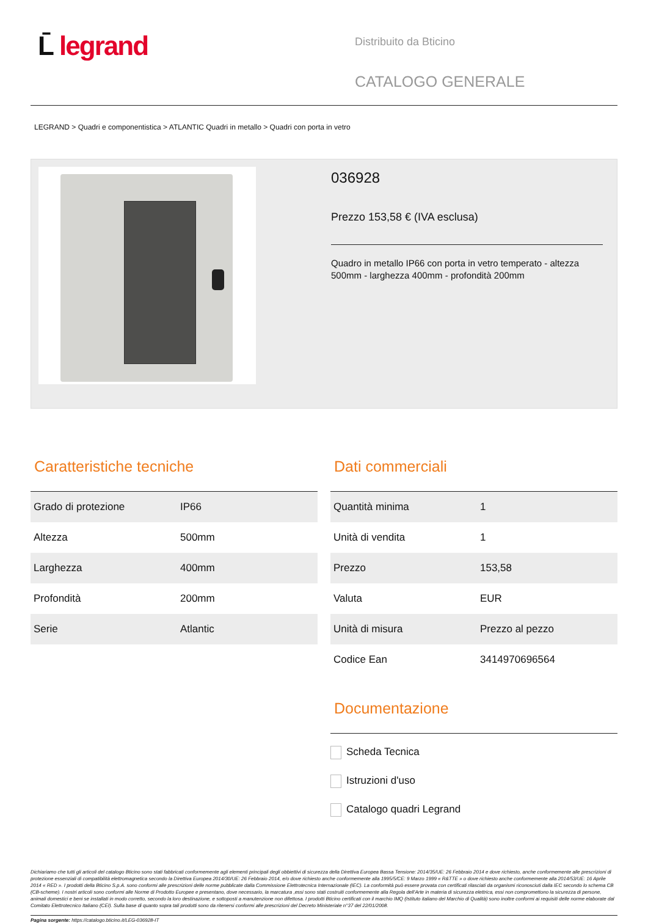L̄ legrand
Distribuito da Bticino
CATALOGO GENERALE
LEGRAND > Quadri e componentistica > ATLANTIC Quadri in metallo > Quadri con porta in vetro
036928
Prezzo 153,58 € (IVA esclusa)
Quadro in metallo IP66 con porta in vetro temperato - altezza 500mm - larghezza 400mm - profondità 200mm
Caratteristiche tecniche
| Grado di protezione | IP66 |
| Altezza | 500mm |
| Larghezza | 400mm |
| Profondità | 200mm |
| Serie | Atlantic |
Dati commerciali
| Quantità minima | 1 |
| Unità di vendita | 1 |
| Prezzo | 153,58 |
| Valuta | EUR |
| Unità di misura | Prezzo al pezzo |
| Codice Ean | 3414970696564 |
Documentazione
Scheda Tecnica
Istruzioni d'uso
Catalogo quadri Legrand
Dichiariamo che tutti gli articoli del catalogo Bticino sono stati fabbricati conformemente agli elementi principali degli obbiettivi di sicurezza della Direttiva Europea Bassa Tensione: 2014/35/UE: 26 Febbraio 2014 e dove richiesto, anche conformemente alle prescrizioni di protezione essenziali di compatibilità elettromagnetica secondo la Direttiva Europea 2014/30/UE: 26 Febbraio 2014, e/o dove richiesto anche conformemente alla 1995/5/CE: 9 Marzo 1999 « R&TTE » o dove richiesto anche conformemente alla 2014/53/UE: 16 Aprile 2014 « RED ». I prodotti della Bticino S.p.A. sono conformi alle prescrizioni delle norme pubblicate dalla Commissione Elettrotecnica Internazionale (IEC). La conformità può essere provata con certificati rilasciati da organismi riconosciuti dalla IEC secondo lo schema CB (CB-scheme). I nostri articoli sono conformi alle Norme di Prodotto Europee e presentano, dove necessario, la marcatura ,essi sono stati costruiti conformemente alla Regola dell'Arte in materia di sicurezza elettrica, essi non compromettono la sicurezza di persone, animali domestici e beni se installati in modo corretto, secondo la loro destinazione, e sottoposti a manutenzione non difettosa. I prodotti Bticino certificati con il marchio IMQ (Istituto italiano del Marchio di Qualità) sono inoltre conformi ai requisiti delle norme elaborate dal Comitato Elettrotecnico Italiano (CEI). Sulla base di quanto sopra tali prodotti sono da ritenersi conformi alle prescrizioni del Decreto Ministeriale n°37 del 22/01/2008.
Pagina sorgente: https://catalogo.bticino.it/LEG-036928-IT